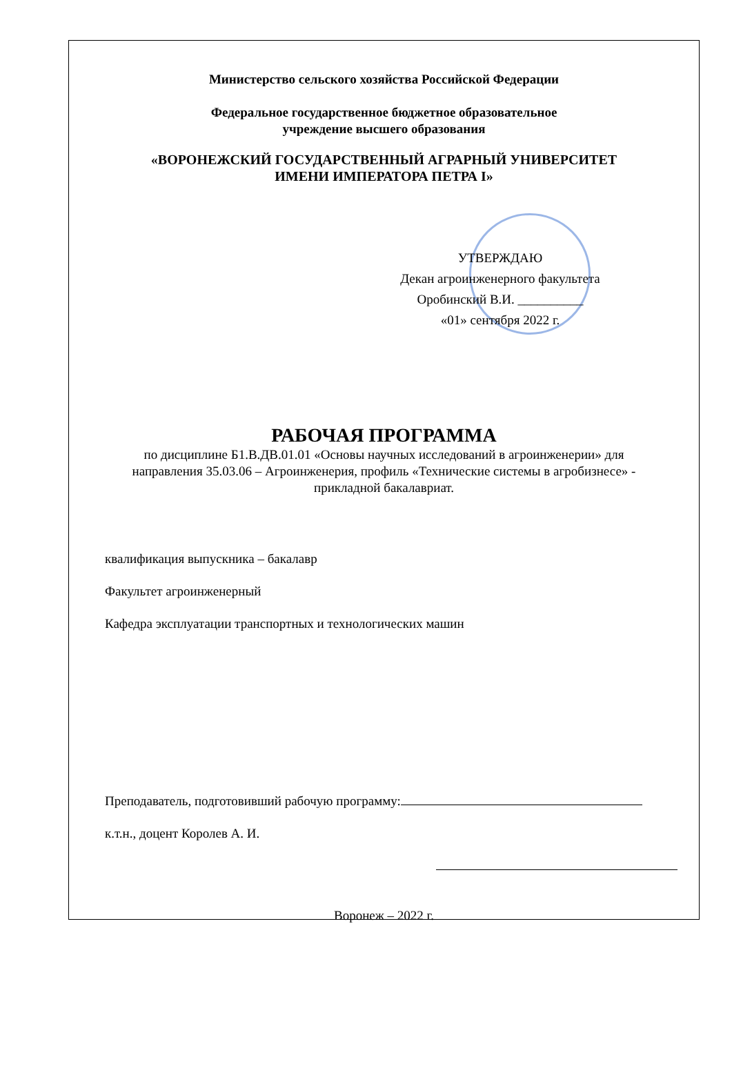Министерство сельского хозяйства Российской Федерации
Федеральное государственное бюджетное образовательное
учреждение высшего образования
«ВОРОНЕЖСКИЙ ГОСУДАРСТВЕННЫЙ АГРАРНЫЙ УНИВЕРСИТЕТ
ИМЕНИ ИМПЕРАТОРА ПЕТРА I»
УТВЕРЖДАЮ
Декан агроинженерного факультета
Оробинский В.И. __________
«01» сентября 2022 г.
РАБОЧАЯ ПРОГРАММА
по дисциплине Б1.В.ДВ.01.01 «Основы научных исследований в агроинженерии» для направления 35.03.06 – Агроинженерия, профиль «Технические системы в агробизнесе» - прикладной бакалавриат.
квалификация выпускника – бакалавр
Факультет агроинженерный
Кафедра эксплуатации транспортных и технологических машин
Преподаватель, подготовивший рабочую программу:
к.т.н., доцент Королев А. И.
Воронеж – 2022 г.